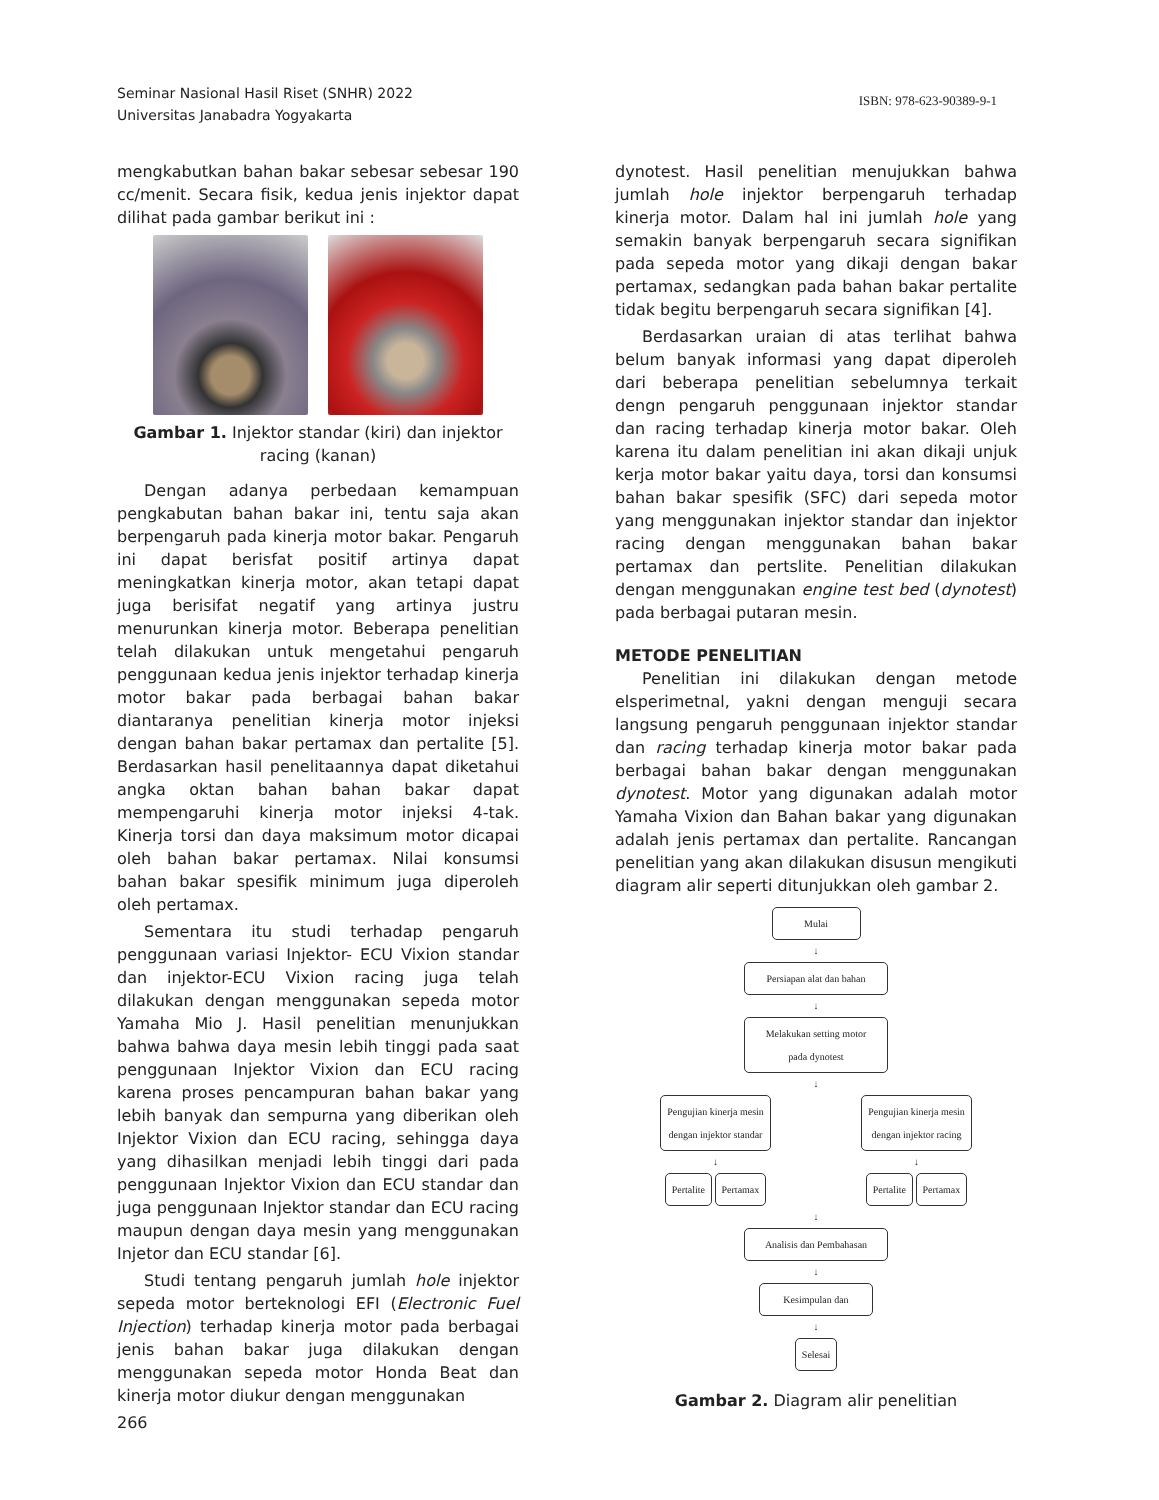Seminar Nasional Hasil Riset (SNHR) 2022
Universitas Janabadra Yogyakarta
ISBN: 978-623-90389-9-1
mengkabutkan bahan bakar sebesar sebesar 190 cc/menit. Secara fisik, kedua jenis injektor dapat dilihat pada gambar berikut ini :
Gambar 1. Injektor standar (kiri) dan injektor racing (kanan)
Dengan adanya perbedaan kemampuan pengkabutan bahan bakar ini, tentu saja akan berpengaruh pada kinerja motor bakar. Pengaruh ini dapat berisfat positif artinya dapat meningkatkan kinerja motor, akan tetapi dapat juga berisifat negatif yang artinya justru menurunkan kinerja motor. Beberapa penelitian telah dilakukan untuk mengetahui pengaruh penggunaan kedua jenis injektor terhadap kinerja motor bakar pada berbagai bahan bakar diantaranya penelitian kinerja motor injeksi dengan bahan bakar pertamax dan pertalite [5]. Berdasarkan hasil penelitaannya dapat diketahui angka oktan bahan bahan bakar dapat mempengaruhi kinerja motor injeksi 4-tak. Kinerja torsi dan daya maksimum motor dicapai oleh bahan bakar pertamax. Nilai konsumsi bahan bakar spesifik minimum juga diperoleh oleh pertamax.
Sementara itu studi terhadap pengaruh penggunaan variasi Injektor- ECU Vixion standar dan injektor-ECU Vixion racing juga telah dilakukan dengan menggunakan sepeda motor Yamaha Mio J. Hasil penelitian menunjukkan bahwa bahwa daya mesin lebih tinggi pada saat penggunaan Injektor Vixion dan ECU racing karena proses pencampuran bahan bakar yang lebih banyak dan sempurna yang diberikan oleh Injektor Vixion dan ECU racing, sehingga daya yang dihasilkan menjadi lebih tinggi dari pada penggunaan Injektor Vixion dan ECU standar dan juga penggunaan Injektor standar dan ECU racing maupun dengan daya mesin yang menggunakan Injetor dan ECU standar [6].
Studi tentang pengaruh jumlah hole injektor sepeda motor berteknologi EFI (Electronic Fuel Injection) terhadap kinerja motor pada berbagai jenis bahan bakar juga dilakukan dengan menggunakan sepeda motor Honda Beat dan kinerja motor diukur dengan menggunakan
266
dynotest. Hasil penelitian menujukkan bahwa jumlah hole injektor berpengaruh terhadap kinerja motor. Dalam hal ini jumlah hole yang semakin banyak berpengaruh secara signifikan pada sepeda motor yang dikaji dengan bakar pertamax, sedangkan pada bahan bakar pertalite tidak begitu berpengaruh secara signifikan [4].
Berdasarkan uraian di atas terlihat bahwa belum banyak informasi yang dapat diperoleh dari beberapa penelitian sebelumnya terkait dengn pengaruh penggunaan injektor standar dan racing terhadap kinerja motor bakar. Oleh karena itu dalam penelitian ini akan dikaji unjuk kerja motor bakar yaitu daya, torsi dan konsumsi bahan bakar spesifik (SFC) dari sepeda motor yang menggunakan injektor standar dan injektor racing dengan menggunakan bahan bakar pertamax dan pertslite. Penelitian dilakukan dengan menggunakan engine test bed (dynotest) pada berbagai putaran mesin.
METODE PENELITIAN
Penelitian ini dilakukan dengan metode elsperimetnal, yakni dengan menguji secara langsung pengaruh penggunaan injektor standar dan racing terhadap kinerja motor bakar pada berbagai bahan bakar dengan menggunakan dynotest. Motor yang digunakan adalah motor Yamaha Vixion dan Bahan bakar yang digunakan adalah jenis pertamax dan pertalite. Rancangan penelitian yang akan dilakukan disusun mengikuti diagram alir seperti ditunjukkan oleh gambar 2.
Mulai
↓
Persiapan alat dan bahan
↓
Melakukan setting motor
pada dynotest
↓
Pengujian kinerja mesin
dengan injektor standar
↓
Pertalite Pertamax
Pengujian kinerja mesin
dengan injektor racing
↓
Pertalite Pertamax
↓
Analisis dan Pembahasan
↓
Kesimpulan dan
↓
Selesai
Gambar 2. Diagram alir penelitian